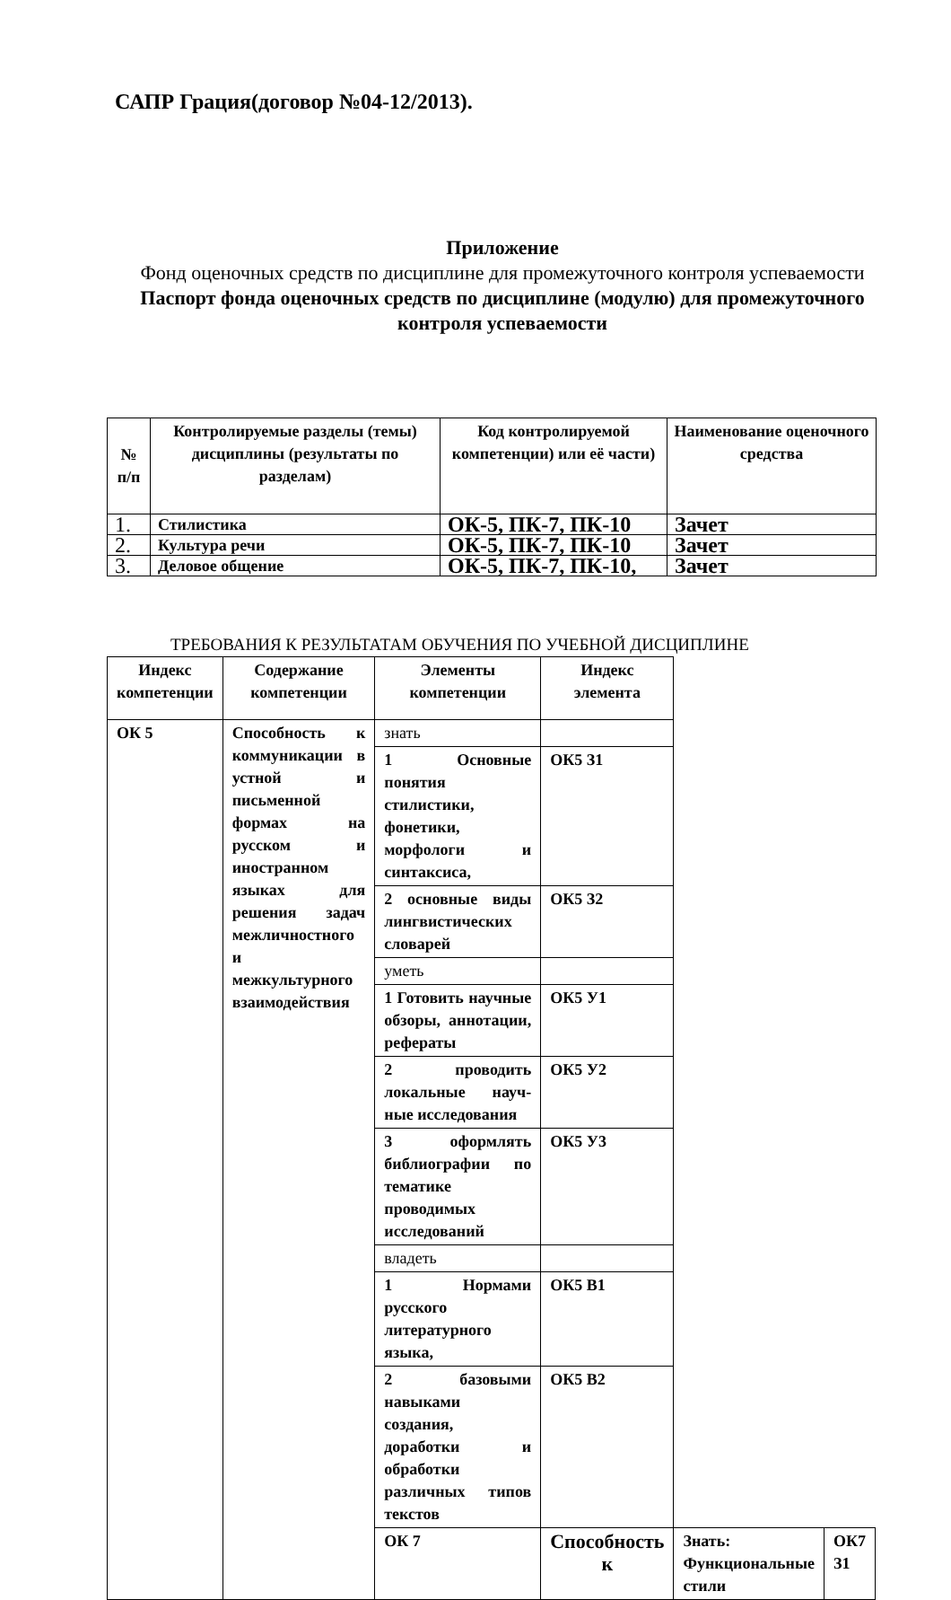САПР Грация(договор №04-12/2013).
Приложение
Фонд оценочных средств по дисциплине для промежуточного контроля успеваемости
Паспорт фонда оценочных средств по дисциплине (модулю) для промежуточного контроля успеваемости
| № п/п | Контролируемые разделы (темы) дисциплины (результаты по разделам) | Код контролируемой компетенции) или её части) | Наименование оценочного средства |
| --- | --- | --- | --- |
| 1. | Стилистика | ОК-5, ПК-7, ПК-10 | Зачет |
| 2. | Культура речи | ОК-5, ПК-7, ПК-10 | Зачет |
| 3. | Деловое общение | ОК-5, ПК-7, ПК-10, | Зачет |
ТРЕБОВАНИЯ К РЕЗУЛЬТАТАМ ОБУЧЕНИЯ ПО УЧЕБНОЙ ДИСЦИПЛИНЕ
| Индекс компетенции | Содержание компетенции | Элементы компетенции | Индекс элемента | | |
| --- | --- | --- | --- | --- | --- |
| ОК 5 | Способность к коммуникации в устной и письменной формах на русском и иностранном языках для решения задач межличностного и межкультурного взаимодействия | знать | | | |
| | | 1 Основные понятия стилистики, фонетики, морфологи и синтаксиса, | ОК5 З1 | | |
| | | 2 основные виды лингвистических словарей | ОК5 З2 | | |
| | | уметь | | | |
| | | 1 Готовить научные обзоры, аннотации, рефераты | ОК5 У1 | | |
| | | 2 проводить локальные науч-ные исследования | ОК5 У2 | | |
| | | 3 оформлять библиографии по тематике проводимых исследований | ОК5 У3 | | |
| | | владеть | | | |
| | | 1 Нормами русского литературного языка, | ОК5 В1 | | |
| | | 2 базовыми навыками создания, доработки и обработки различных типов текстов | ОК5 В2 | | |
| | | ОК 7 | Способность к | Знать: Функциональные стили | ОК7 З1 |